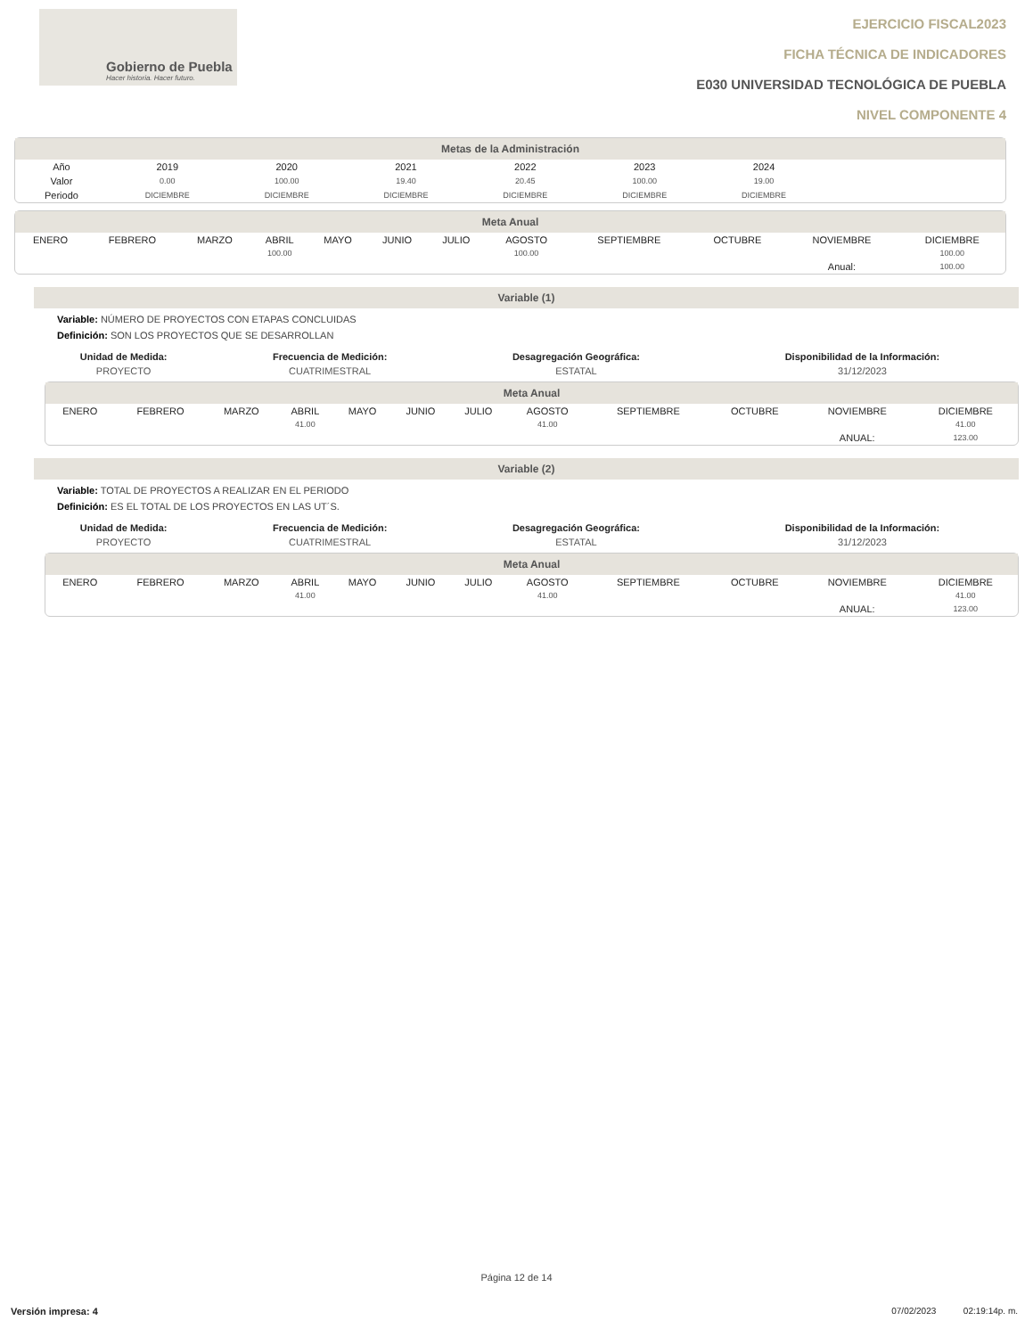Gobierno de Puebla
Hacer historia. Hacer futuro.
EJERCICIO FISCAL2023
FICHA TÉCNICA DE INDICADORES
E030 UNIVERSIDAD TECNOLÓGICA DE PUEBLA
NIVEL COMPONENTE 4
Metas de la Administración
| Año | 2019 | 2020 | 2021 | 2022 | 2023 | 2024 | |
| Valor | 0.00 | 100.00 | 19.40 | 20.45 | 100.00 | 19.00 | |
| Periodo | DICIEMBRE | DICIEMBRE | DICIEMBRE | DICIEMBRE | DICIEMBRE | DICIEMBRE | |
Meta Anual
| ENERO | FEBRERO | MARZO | ABRIL | MAYO | JUNIO | JULIO | AGOSTO | SEPTIEMBRE | OCTUBRE | NOVIEMBRE | DICIEMBRE |
| | | | 100.00 | | | | 100.00 | | | | 100.00 |
| | | | | | | | | | | Anual: | 100.00 |
Variable (1)
Variable: NÚMERO DE PROYECTOS CON ETAPAS CONCLUIDAS
Definición: SON LOS PROYECTOS QUE SE DESARROLLAN
| Unidad de Medida: | Frecuencia de Medición: | Desagregación Geográfica: | Disponibilidad de la Información: |
| --- | --- | --- | --- |
| PROYECTO | CUATRIMESTRAL | ESTATAL | 31/12/2023 |
Meta Anual
| ENERO | FEBRERO | MARZO | ABRIL | MAYO | JUNIO | JULIO | AGOSTO | SEPTIEMBRE | OCTUBRE | NOVIEMBRE | DICIEMBRE |
| | | | 41.00 | | | | 41.00 | | | | 41.00 |
| | | | | | | | | | | ANUAL: | 123.00 |
Variable (2)
Variable: TOTAL DE PROYECTOS A REALIZAR EN EL PERIODO
Definición: ES EL TOTAL DE LOS PROYECTOS EN LAS UT´S.
| Unidad de Medida: | Frecuencia de Medición: | Desagregación Geográfica: | Disponibilidad de la Información: |
| --- | --- | --- | --- |
| PROYECTO | CUATRIMESTRAL | ESTATAL | 31/12/2023 |
Meta Anual
| ENERO | FEBRERO | MARZO | ABRIL | MAYO | JUNIO | JULIO | AGOSTO | SEPTIEMBRE | OCTUBRE | NOVIEMBRE | DICIEMBRE |
| | | | 41.00 | | | | 41.00 | | | | 41.00 |
| | | | | | | | | | | ANUAL: | 123.00 |
Página 12 de 14
Versión impresa: 4 07/02/2023 02:19:14p. m.